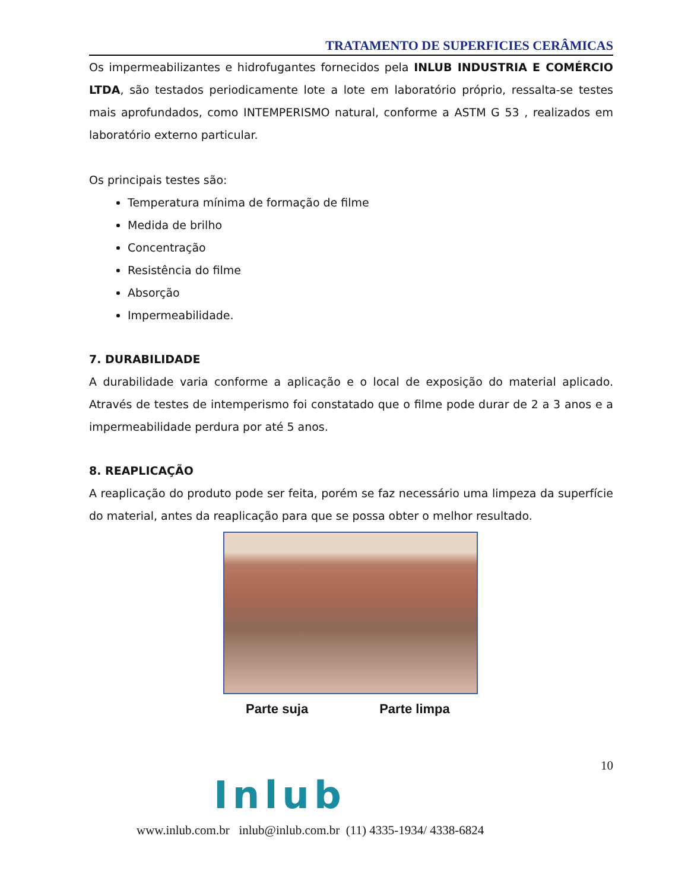TRATAMENTO DE SUPERFICIES CERÂMICAS
Os impermeabilizantes e hidrofugantes fornecidos pela INLUB INDUSTRIA E COMÉRCIO LTDA, são testados periodicamente lote a lote em laboratório próprio, ressalta-se testes mais aprofundados, como INTEMPERISMO natural, conforme a ASTM G 53 , realizados em laboratório externo particular.
Os principais testes são:
Temperatura mínima de formação de filme
Medida de brilho
Concentração
Resistência do filme
Absorção
Impermeabilidade.
7. DURABILIDADE
A durabilidade varia conforme a aplicação e o local de exposição do material aplicado. Através de testes de intemperismo foi constatado que o filme pode durar de 2 a 3 anos e a impermeabilidade perdura por até 5 anos.
8. REAPLICAÇÃO
A reaplicação do produto pode ser feita, porém se faz necessário uma limpeza da superfície do material, antes da reaplicação para que se possa obter o melhor resultado.
Parte suja Parte limpa
10
Inlub
www.inlub.com.br inlub@inlub.com.br (11) 4335-1934/ 4338-6824